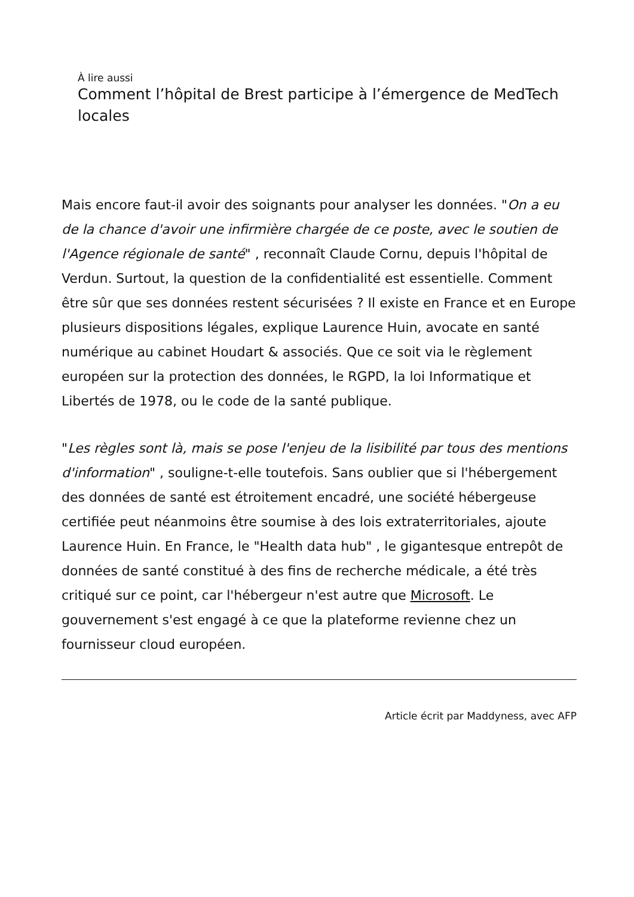À lire aussi
Comment l’hôpital de Brest participe à l’émergence de MedTech locales
Mais encore faut-il avoir des soignants pour analyser les données. "On a eu de la chance d'avoir une infirmière chargée de ce poste, avec le soutien de l'Agence régionale de santé" , reconnaît Claude Cornu, depuis l'hôpital de Verdun. Surtout, la question de la confidentialité est essentielle. Comment être sûr que ses données restent sécurisées ? Il existe en France et en Europe plusieurs dispositions légales, explique Laurence Huin, avocate en santé numérique au cabinet Houdart & associés. Que ce soit via le règlement européen sur la protection des données, le RGPD, la loi Informatique et Libertés de 1978, ou le code de la santé publique.
"Les règles sont là, mais se pose l'enjeu de la lisibilité par tous des mentions d'information" , souligne-t-elle toutefois. Sans oublier que si l'hébergement des données de santé est étroitement encadré, une société hébergeuse certifiée peut néanmoins être soumise à des lois extraterritoriales, ajoute Laurence Huin. En France, le "Health data hub" , le gigantesque entrepôt de données de santé constitué à des fins de recherche médicale, a été très critiqué sur ce point, car l'hébergeur n'est autre que Microsoft. Le gouvernement s'est engagé à ce que la plateforme revienne chez un fournisseur cloud européen.
Article écrit par Maddyness, avec AFP